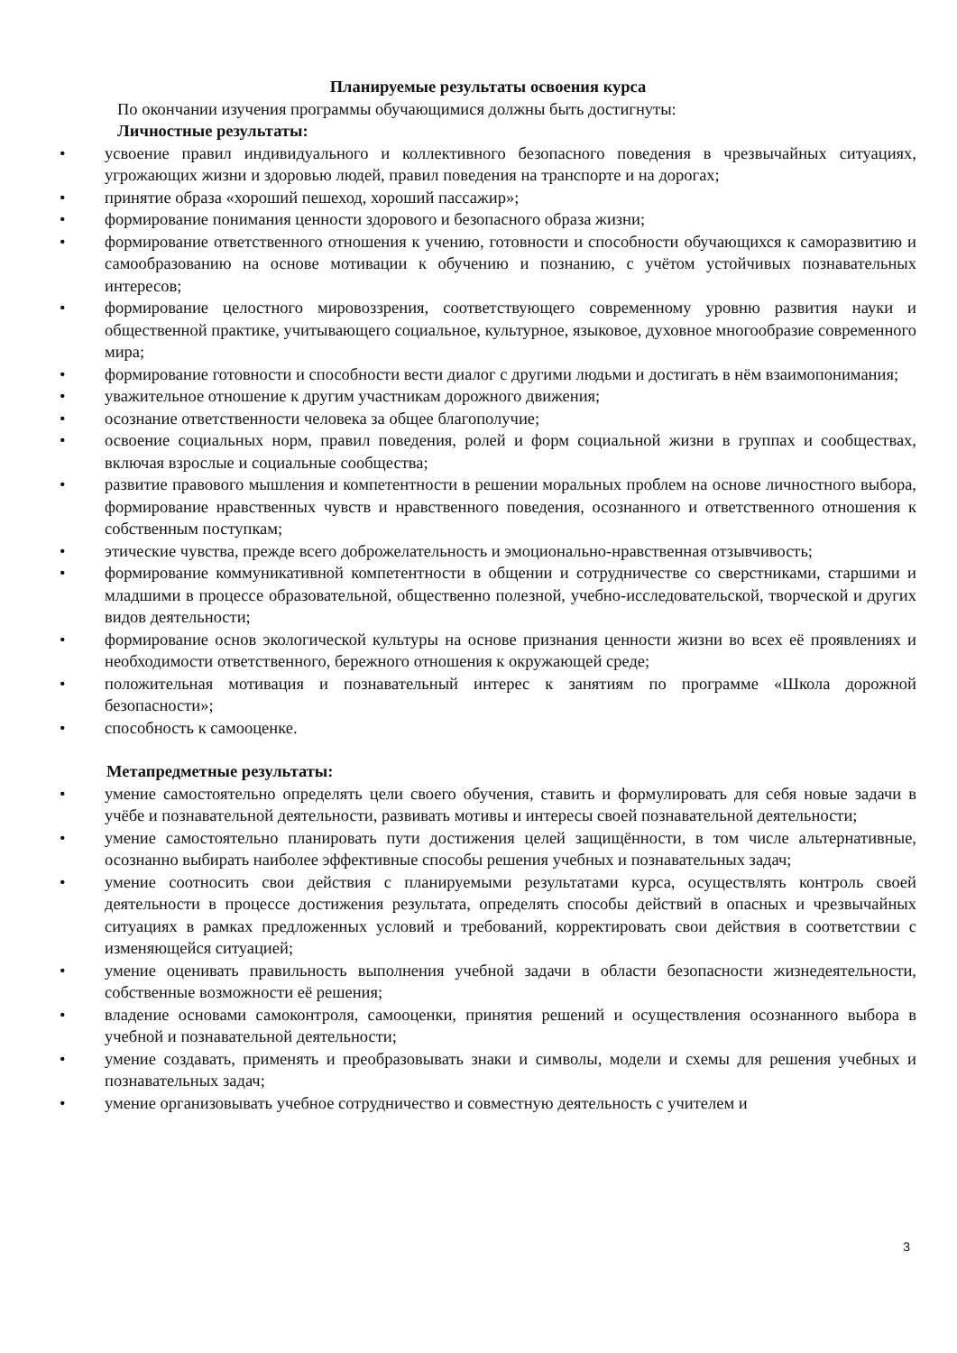Планируемые результаты освоения курса
По окончании изучения программы обучающимися должны быть достигнуты:
Личностные результаты:
• усвоение правил индивидуального и коллективного безопасного поведения в чрезвычайных ситуациях, угрожающих жизни и здоровью людей, правил поведения на транспорте и на дорогах;
• принятие образа «хороший пешеход, хороший пассажир»;
• формирование понимания ценности здорового и безопасного образа жизни;
• формирование ответственного отношения к учению, готовности и способности обучающихся к саморазвитию и самообразованию на основе мотивации к обучению и познанию, с учётом устойчивых познавательных интересов;
• формирование целостного мировоззрения, соответствующего современному уровню развития науки и общественной практике, учитывающего социальное, культурное, языковое, духовное многообразие современного мира;
• формирование готовности и способности вести диалог с другими людьми и достигать в нём взаимопонимания;
• уважительное отношение к другим участникам дорожного движения;
• осознание ответственности человека за общее благополучие;
• освоение социальных норм, правил поведения, ролей и форм социальной жизни в группах и сообществах, включая взрослые и социальные сообщества;
• развитие правового мышления и компетентности в решении моральных проблем на основе личностного выбора, формирование нравственных чувств и нравственного поведения, осознанного и ответственного отношения к собственным поступкам;
• этические чувства, прежде всего доброжелательность и эмоционально-нравственная отзывчивость;
• формирование коммуникативной компетентности в общении и сотрудничестве со сверстниками, старшими и младшими в процессе образовательной, общественно полезной, учебно-исследовательской, творческой и других видов деятельности;
• формирование основ экологической культуры на основе признания ценности жизни во всех её проявлениях и необходимости ответственного, бережного отношения к окружающей среде;
• положительная мотивация и познавательный интерес к занятиям по программе «Школа дорожной безопасности»;
• способность к самооценке.
Метапредметные результаты:
• умение самостоятельно определять цели своего обучения, ставить и формулировать для себя новые задачи в учёбе и познавательной деятельности, развивать мотивы и интересы своей познавательной деятельности;
• умение самостоятельно планировать пути достижения целей защищённости, в том числе альтернативные, осознанно выбирать наиболее эффективные способы решения учебных и познавательных задач;
• умение соотносить свои действия с планируемыми результатами курса, осуществлять контроль своей деятельности в процессе достижения результата, определять способы действий в опасных и чрезвычайных ситуациях в рамках предложенных условий и требований, корректировать свои действия в соответствии с изменяющейся ситуацией;
• умение оценивать правильность выполнения учебной задачи в области безопасности жизнедеятельности, собственные возможности её решения;
• владение основами самоконтроля, самооценки, принятия решений и осуществления осознанного выбора в учебной и познавательной деятельности;
• умение создавать, применять и преобразовывать знаки и символы, модели и схемы для решения учебных и познавательных задач;
• умение организовывать учебное сотрудничество и совместную деятельность с учителем и
3